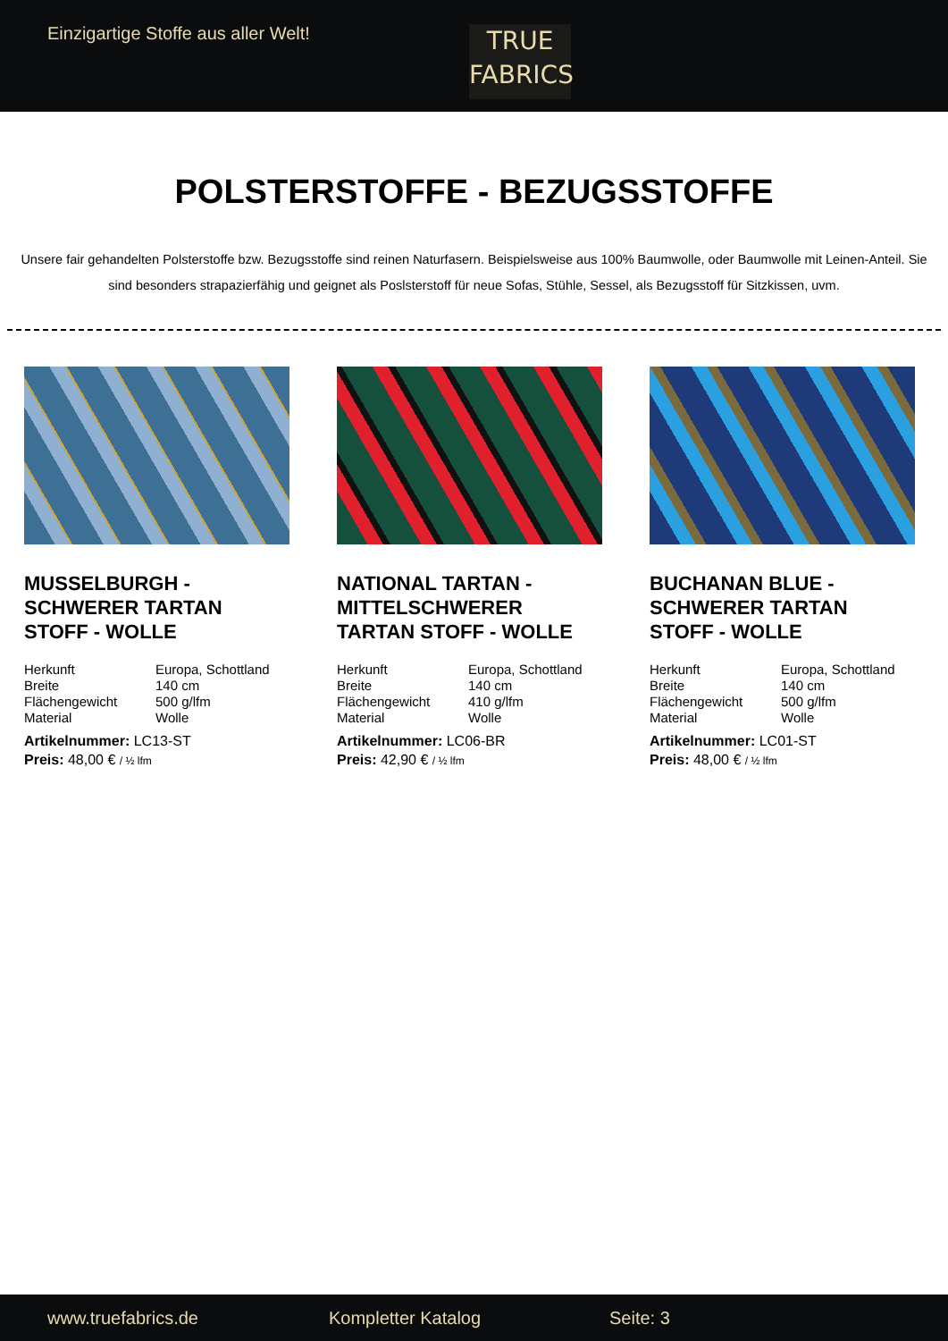Einzigartige Stoffe aus aller Welt!
TRUE
FABRICS
POLSTERSTOFFE - BEZUGSSTOFFE
Unsere fair gehandelten Polsterstoffe bzw. Bezugsstoffe sind reinen Naturfasern. Beispielsweise aus 100% Baumwolle, oder Baumwolle mit Leinen-Anteil. Sie sind besonders strapazierfähig und geignet als Poslsterstoff für neue Sofas, Stühle, Sessel, als Bezugsstoff für Sitzkissen, uvm.
MUSSELBURGH - SCHWERER TARTAN STOFF - WOLLE
| Herkunft | Europa, Schottland |
| Breite | 140 cm |
| Flächengewicht | 500 g/lfm |
| Material | Wolle |
Artikelnummer: LC13-ST
Preis: 48,00 € / ½ lfm
NATIONAL TARTAN - MITTELSCHWERER TARTAN STOFF - WOLLE
| Herkunft | Europa, Schottland |
| Breite | 140 cm |
| Flächengewicht | 410 g/lfm |
| Material | Wolle |
Artikelnummer: LC06-BR
Preis: 42,90 € / ½ lfm
BUCHANAN BLUE - SCHWERER TARTAN STOFF - WOLLE
| Herkunft | Europa, Schottland |
| Breite | 140 cm |
| Flächengewicht | 500 g/lfm |
| Material | Wolle |
Artikelnummer: LC01-ST
Preis: 48,00 € / ½ lfm
www.truefabrics.de Kompletter Katalog Seite: 3